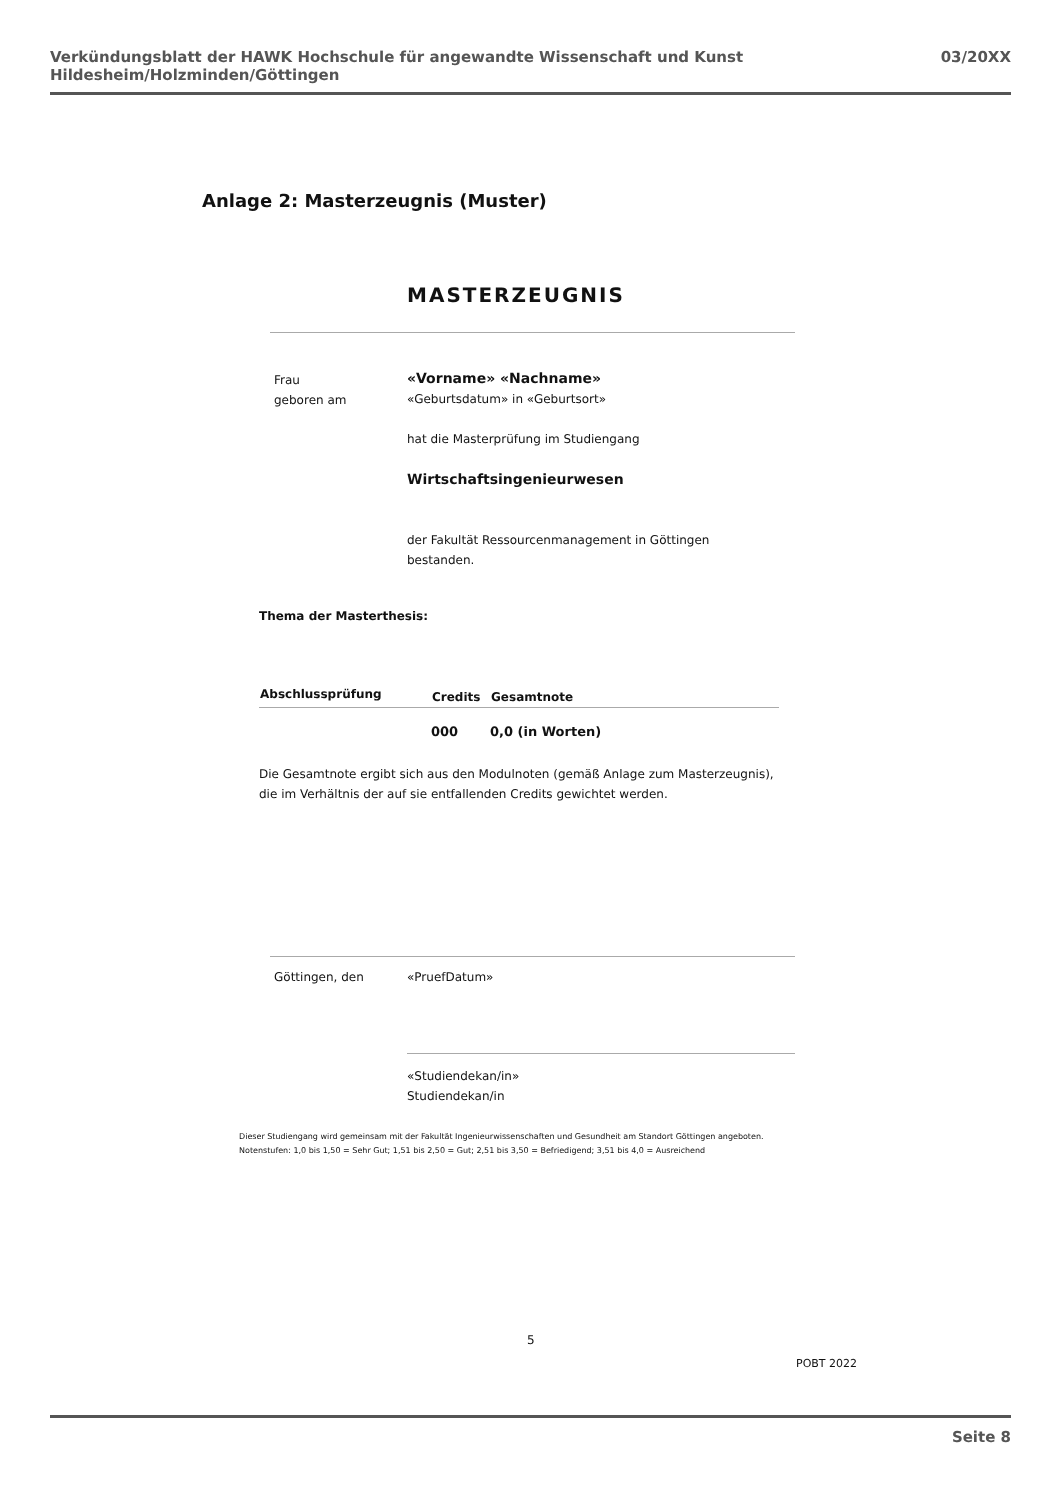Verkündungsblatt der HAWK Hochschule für angewandte Wissenschaft und Kunst Hildesheim/Holzminden/Göttingen 03/20XX
Anlage 2: Masterzeugnis (Muster)
MASTERZEUGNIS
Frau
geboren am
«Vorname» «Nachname»
«Geburtsdatum» in «Geburtsort»
hat die Masterprüfung im Studiengang
Wirtschaftsingenieurwesen
der Fakultät Ressourcenmanagement in Göttingen
bestanden.
Thema der Masterthesis:
| Abschlussprüfung | Credits | Gesamtnote |
| --- | --- | --- |
| | 000 | 0,0 (in Worten) |
Die Gesamtnote ergibt sich aus den Modulnoten (gemäß Anlage zum Masterzeugnis),
die im Verhältnis der auf sie entfallenden Credits gewichtet werden.
Göttingen, den «PruefDatum»
«Studiendekan/in»
Studiendekan/in
Dieser Studiengang wird gemeinsam mit der Fakultät Ingenieurwissenschaften und Gesundheit am Standort Göttingen angeboten.
Notenstufen: 1,0 bis 1,50 = Sehr Gut; 1,51 bis 2,50 = Gut; 2,51 bis 3,50 = Befriedigend; 3,51 bis 4,0 = Ausreichend
5
POBT 2022
Seite 8